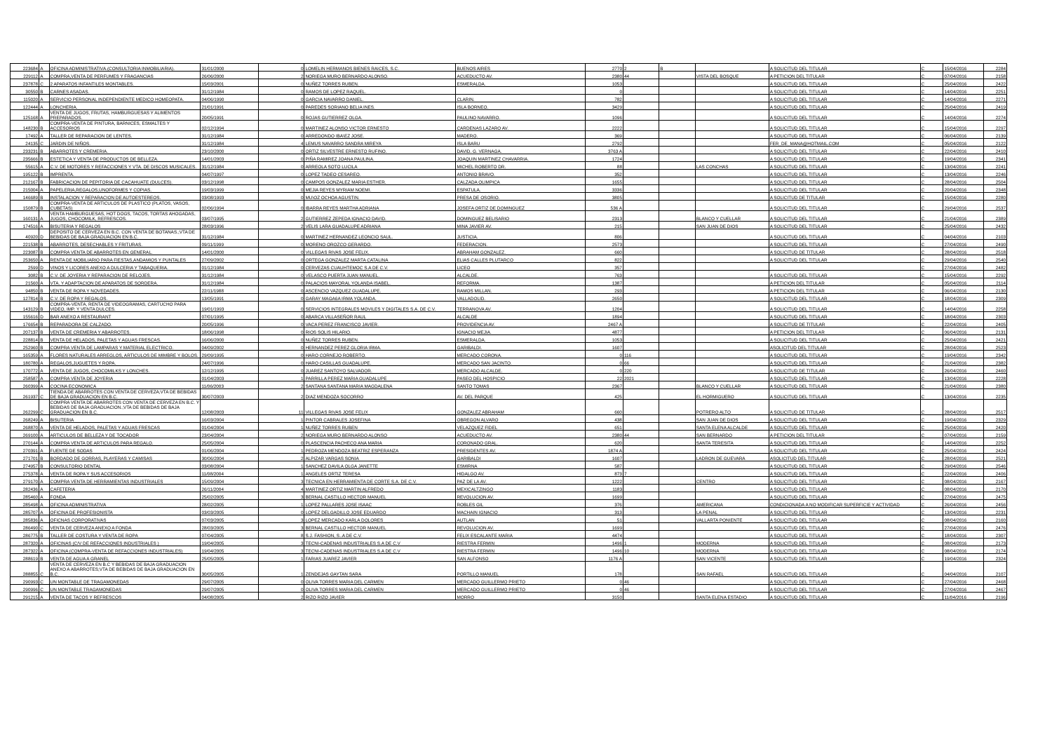| 223684 | A | OFICINA ADMINISTRATIVA.(CONSULTORIA INMOBILIARIA). | 31/01/2000 | 0 | LOMELIN HERMANOS BIENES RAICES, S.C. | BUENOS AIRES | 2770 | 2 | B | | A SOLICITUD DEL TITULAR | C | 15/04/2016 | 2284 |
| 229112 | A | COMPRA,VENTA DE PERFUMES Y FRAGANCIAS | 26/06/2000 | 2 | NORIEGA MURO BERNARDO ALONSO. | ACUEDUCTO AV. | 2380 | 44 | | VISTA DEL BOSQUE | A PETICION DEL TITULAR | C | 07/04/2016 | 2158 |
| 237878 | C | 2 APARATOS INFANTILES MONTABLES. | 15/03/2001 | 0 | NUÑEZ TORRES RUBEN. | ESMERALDA. | 1053 | | | | A SOLICITUD DEL TITULAR | C | 25/04/2016 | 2422 |
| 30550 | B | CARNES ASADAS. | 31/12/1984 | 0 | RAMOS DE LOPEZ RAQUEL. | | 0 | | | | A SOLICITUD DEL TITULAR | C | 14/04/2016 | 2251 |
| 115020 | A | SERVICIO PERSONAL INDEPENDIENTE MEDICO HOMEOPATA. | 04/06/1990 | 0 | GARCIA NAVARRO DANIEL. | CLARIN. | 782 | | | | A SOLICITUD DEL TITULAR | C | 14/04/2016 | 2271 |
| 122444 | A | LONCHERIA. | 21/01/1991 | 0 | PAREDES SORIANO BELIA INES. | ISLA BORNEO. | 3429 | | | | A SOLICITUD DEL TITULAR | C | 25/04/2016 | 2419 |
| 125168 | A | VENTA DE JUGOS, FRUTAS, HAMBURGUESAS Y ALIMENTOS PREPARADOS. | 20/05/1991 | 0 | ROJAS GUTIERREZ OLGA. | PAULINO NAVARRO. | 1096 | | | | A SOLICITUD DEL TITULAR | C | 14/04/2016 | 2274 |
| 148230 | B | COMPRA-VENTA DE PINTURA, BARNICES, ESMALTES Y ACCESORIOS | 02/12/1994 | 0 | MARTINEZ ALONSO VICTOR ERNESTO | CARDENAS LAZARO AV. | 2222 | | | | A SOLICITUD DEL TITULAR | C | 15/04/2016 | 2297 |
| 17492 | A | TALLER DE REPARACION DE LENTES. | 31/12/1984 | 0 | ARREDONDO IBA\EZ JOSE. | MADERO. | 369 | | | | A SOLICITUD DEL TITULAR | C | 06/04/2016 | 2139 |
| 24135 | C | JARDIN DE NIÑOS. | 31/12/1984 | 4 | LEMUS NAVARRO SANDRA MIREYA | ISLA BARU | 2792 | | | | FER_DE_MANA@HOTMAIL.COM | C | 05/04/2016 | 2122 |
| 233231 | B | ABARROTES Y CREMERIA. | 23/10/2000 | 0 | ORTIZ SILVESTRE ERNESTO RUFINO. | DAVID. G. VERNAGA. | 3763 A | | | | A SOLICITUD DEL TITULAR | C | 22/04/2016 | 2410 |
| 235666 | B | ESTETICA Y VENTA DE PRODUCTOS DE BELLEZA. | 14/01/2003 | 0 | PIÑA RAMIREZ JOANA PAULINA. | JOAQUIN MARTINEZ CHAVARRIA. | 1724 | | | | A SOLICITUD DEL TITULAR | C | 19/04/2016 | 2341 |
| 55615 | A | C.V. DE MOTORES Y REFACCIONES Y VTA. DE DISCOS MUSICALES. | 31/12/1984 | 0 | ARREOLA SOTO LUCILA | MICHEL ROBERTO DR. | 88 | | | LAS CONCHAS | A SOLICITUD DEL TITULAR | C | 13/04/2016 | 2241 |
| 195122 | B | IMPRENTA. | 04/07/1997 | 0 | LOPEZ TADEO CESAREO. | ANTONIO BRAVO. | 352 | | | | A SOLICITUD DEL TITULAR | C | 13/04/2016 | 2246 |
| 212167 | B | FABRICACION DE PEPITORIA DE CACAHUATE (DULCES). | 03/12/1998 | 0 | CAMPOS GONZALEZ MARIA ESTHER. | CALZADA OLIMPICA | 1655 | | | | A SOLICITUD DEL TITULAR | C | 28/04/2016 | 2504 |
| 215004 | A | PAPELERIA,REGALOS,UNOFORMES Y COPIAS. | 19/03/1999 | 0 | MEJIA REYES MYRIAM NOEMI. | ESPATULA. | 3336 | | | | A SOLICITUD DEL TITULAR | C | 20/04/2016 | 2348 |
| 146689 | B | INSTALACION Y REPARACION DE AUTOESTEREOS. | 03/08/1993 | 0 | MU\OZ OCHOA AGUSTIN. | PRESA DE OSORIO. | 3805 | | | | A SOLICITUD DE TITULAR | C | 15/04/2016 | 2280 |
| 150879 | B | COMPRA-VENTA DE ARTICULOS DE PLASTICO (PLATOS, VASOS, CUBETAS) | 02/06/1994 | 0 | IBARRA REYES MARTHA ADRIANA | JOSEFA ORTIZ DE DOMINGUEZ | 536 A | | | | A SOLICITUD DEL TITULAR | C | 29/04/2016 | 2537 |
| 160131 | A | VENTA HAMBURGUESAS, HOT DOGS, TACOS, TORTAS AHOGADAS, JUGOS, CHOCOMILK, REFRESCOS. | 03/07/1995 | 2 | GUTIERREZ ZEPEDA IGNACIO DAVID. | DOMINGUEZ BELISARIO | 2313 | | | BLANCO Y CUELLAR | A SOLICITUD DEL TITULAR | C | 21/04/2016 | 2389 |
| 174516 | A | BISUTERIA Y REGALOS | 28/03/1996 | 2 | VELIS LARA GUADALUPE ADRIANA | MINA JAVIER AV. | 215 | | | SAN JUAN DE DIOS | A SOLICITUD DEL TITULAR | C | 25/04/2016 | 2432 |
| 40920 | D | DEPOSITO DE CERVEZA EN B.C. CON VENTA DE BOTANAS.;VTA DE BEBIDAS DE BAJA GRADUACION EN B.C. | 31/12/1984 | 0 | MARTINEZ HERNANDEZ LEONCIO SAUL. | JUSTICIA. | 806 | | | | A SOLICITUD DEL TITULAR | C | 04/04/2016 | 2103 |
| 221538 | B | ABARROTES, DESECHABLES Y FRITURAS. | 09/11/1999 | 0 | MORENO OROZCO GERARDO. | FEDERACION. | 2573 | | | | A SOLICITUD DEL TITULAR | C | 27/04/2016 | 2490 |
| 223087 | B | COMPRA VENTA DE ABARROTES EN GENERAL. | 14/01/2000 | 0 | VILLEGAS RIVAS JOSE FELIX. | ABRAHAM GONZALEZ. | 660 | | | | A SOLICITUD DE TITULAR | C | 28/04/2016 | 2518 |
| 253650 | A | RENTA DE MOBILIARIO PARA FIESTAS,ANDAMIOS Y PUNTALES | 27/09/2002 | 0 | ORTEGA GONZALEZ MARTA CATALINA | ELIAS CALLES PLUTARCO | 822 | | | | A SOLICITUD DEL TITULAR | C | 29/04/2016 | 2540 |
| 2599 | D | VINOS Y LICORES ANEXO A DULCERIA Y TABAQUERIA. | 01/12/1984 | 0 | CERVEZAS CUAUHTEMOC S.A DE C.V. | LICEO | 357 | | | | | C | 27/04/2016 | 2482 |
| 3082 | B | C.V. DE JOYERIA Y REPARACION DE RELOJES. | 31/12/1984 | 0 | VELASCO PUERTA JUAN MANUEL. | ALCALDE. | 763 | | | | A SOLICITUD DEL TITULAR | C | 15/04/2016 | 2292 |
| 21560 | A | VTA. Y ADAPTACION DE APARATOS DE SORDERA. | 31/12/1984 | 0 | PALACIOS MAYORAL YOLANDA ISABEL. | REFORMA. | 1387 | | | | A PETICION DEL TITULAR | C | 05/04/2016 | 2114 |
| 94850 | B | VENTA DE ROPA Y NOVEDADES. | 22/11/1988 | 0 | ASCENCIO VAZQUEZ GUADALUPE. | RAMOS MILLAN. | 293 | | | | A PETICION DEL TITULAR | C | 06/04/2016 | 2130 |
| 127814 | B | C.V. DE ROPA Y REGALOS. | 13/05/1991 | 0 | GARAY MAGA6A IRMA YOLANDA. | VALLADOLID. | 2650 | | | | A SOLICITUD DEL TITULAR | C | 18/04/2016 | 2309 |
| 143129 | B | COMPRA-VENTA, RENTA DE VIDEOGRAMAS, CARTUCHO PARA VIDEO, IMP. Y VENTA DULCES. | 19/01/1993 | 0 | SERVICIOS INTEGRALES MOVILES Y DIGITALES S.A. DE C.V. | TERRANOVA AV. | 1204 | | | | A SOLICITUD DEL TITULAR | C | 14/04/2016 | 2258 |
| 155616 | D | BAR ANEXO A RESTAURANT | 07/01/1995 | 0 | ABARCA VILLASEÑOR RAUL | ALCALDE | 1894 | | | | A SOLICITUD DEL TITULAR | C | 18/04/2016 | 2303 |
| 176654 | B | REPARADORA DE CALZADO. | 20/05/1996 | 0 | VACA PEREZ FRANCISCO JAVIER. | PROVIDENCIA AV. | 2467 A | | | | A SOLICITUD DE TITULAR | C | 22/04/2016 | 2405 |
| 207137 | B | VENTA DE CREMERIA Y ABARROTES. | 18/06/1998 | 0 | RIOS SOLIS HILARIO. | IGNACIO MEJIA. | 4877 | | | | A PETICION DEL TITULAR | C | 06/04/2016 | 2131 |
| 228814 | B | VENTA DE HELADOS, PALETAS Y AGUAS FRESCAS. | 16/06/2000 | 0 | NUÑEZ TORRES RUBEN. | ESMERALDA. | 1053 | | | | A SOLICITUD DEL TITULAR | C | 25/04/2016 | 2421 |
| 252960 | B | COMPRA VENTA DE LAMPARAS Y MATERIAL ELECTRICO. | 04/09/2002 | 0 | HERNANDEZ PEREZ GLORIA IRMA. | GARIBALDI. | 1607 | | | | ASOLICITUD DEL TITULAR | C | 28/04/2016 | 2523 |
| 165359 | A | FLORES NATURALES ARREGLOS, ARTICULOS DE MIMBRE Y BOLOS. | 29/09/1995 | 0 | HARO CORNEJO ROBERTO. | MERCADO CORONA. | 0 | 116 | | | A SOLICITUD DEL TITULAR | C | 19/04/2016 | 2342 |
| 180780 | A | REGALOS,JUGUETES Y ROPA. | 24/07/1996 | 0 | HARO CASILLAS GUADALUPE. | MERCADO SAN JACINTO. | 0 | 66 | | | A SOLICITUD DEL TITULAR | C | 21/04/2016 | 2382 |
| 170772 | A | VENTA DE JUGOS, CHOCOMILKS Y LONCHES. | 12/12/1995 | 0 | JUAREZ SANTOYO SALVADOR. | MERCADO ALCALDE. | 0 | 220 | | | A SOLICITUD DE TITULAR | C | 26/04/2016 | 2460 |
| 258587 | A | COMPRA VENTA DE JOYERIA | 01/04/2003 | 1 | PARRILLA PEREZ MARIA GUADALUPE | PASEO DEL HOSPICIO | 22 | 2021 | | | A SOLICITUD DEL TITULAR | C | 13/04/2016 | 2228 |
| 260399 | A | COCINA ECONOMICA | 11/06/2003 | 2 | SANTANA SANTANA MARIA MAGDALENA | SANTO TOMAS | 2367 | | | BLANCO Y CUELLAR | A SOLICITUD DEL TITULAR | C | 21/04/2016 | 2380 |
| 261937 | C | TIENDA DE ABARROTES CON VENTA DE CERVEZA;VTA DE BEBIDAS DE BAJA GRADUACION EN B.C. | 30/07/2003 | 2 | DIAZ MENDOZA SOCORRO | AV. DEL PARQUE | 425 | | | EL HORMIGUERO | A SOLICITUD DEL TITULAR | C | 13/04/2016 | 2235 |
| 262299 | C | COMPRA VENTA DE ABARROTES CON VENTA DE CERVEZA EN B.C. Y BEBIDAS DE BAJA GRADUACION.;VTA DE BEBIDAS DE BAJA GRADUACION EN B.C. | 12/08/2003 | 11 | VILLEGAS RIVAS JOSE FELIX | GONZALEZ ABRAHAM | 660 | | | POTRERO ALTO | A SOLICITUD DE TITULAR | C | 28/04/2016 | 2517 |
| 268249 | A | BISUTERIA | 16/03/2004 | 1 | PINTOR CABRALES JOSEFINA | OBREGON ALVARO | 438 | | | SAN JUAN DE DIOS | A SOLICITUD DEL TITULAR | C | 19/04/2016 | 2329 |
| 268870 | A | VENTA DE HELADOS, PALETAS Y AGUAS FRESCAS | 01/04/2004 | 1 | NUÑEZ TORRES RUBEN | VELAZQUEZ FIDEL | 651 | | | SANTA ELENA ALCALDE | A SOLICITUD DEL TITULAR | C | 25/04/2016 | 2420 |
| 269100 | A | ARTICULOS DE BELLEZA Y DE TOCADOR | 23/04/2004 | 2 | NORIEGA MURO BERNARDO ALONSO | ACUEDUCTO AV. | 2380 | 44 | | SAN BERNARDO | A PETICION DEL TITULAR | C | 07/04/2016 | 2159 |
| 270144 | A | COMPRA VENTA DE ARTICULOS PARA REGALO. | 25/05/2004 | 0 | PLASCENCIA PACHECO ANA MARIA | CORONADO GRAL. | 620 | | | SANTA TERESITA | A SOLICITUD DEL TITULAR | C | 14/04/2016 | 2252 |
| 270391 | A | FUENTE DE SODAS | 01/06/2004 | 1 | PEDROZA MENDOZA BEATRIZ ESPERANZA | PRESIDENTES AV. | 1874 A | | | | A SOLICITUD DEL TITULAR | C | 25/04/2016 | 2424 |
| 271701 | B | BORDADO DE GORRAS, PLAYERAS Y CAMISAS | 30/06/2004 | 2 | ALPIZAR VARGAS SONIA | GARIBALDI | 1607 | | | LADRON DE GUEVARA | ASOLICITUD DEL TITULAR | C | 28/04/2016 | 2521 |
| 274957 | B | CONSULTORIO DENTAL | 03/08/2004 | 1 | SANCHEZ DAVILA OLGA JANETTE | ESMIRNA | 587 | | | | A SOLICITUD DEL TITULAR | C | 29/04/2016 | 2546 |
| 275378 | A | VENTA DE ROPA Y SUS ACCESORIOS | 11/08/2004 | 1 | ANGELES ORTIZ TERESA | HIDALGO AV. | 873 | 7 | | | A SOLICITUD DEL TITULAR | C | 22/04/2016 | 2406 |
| 279170 | A | COMPRA VENTA DE HERRAMIENTAS INDUSTRIALES | 15/09/2004 | 3 | TECNICA EN HERRAMIENTA DE CORTE S.A. DE C.V. | PAZ DE LA AV. | 1222 | | | CENTRO | A SOLICITUD DEL TITULAR | C | 08/04/2016 | 2167 |
| 282436 | A | CAFETERIA | 26/11/2004 | 4 | MARTINEZ ORTIZ MARTIN ALFREDO | MEXICALTZINGO | 1183 | | | | A SOLICITUD DEL TITULAR | C | 08/04/2016 | 2170 |
| 285460 | A | FONDA | 25/02/2005 | 3 | BERNAL CASTILLO HECTOR MANUEL | REVOLUCION AV. | 1699 | | | | A SOLICITUD DEL TITULAR | C | 27/04/2016 | 2475 |
| 285498 | A | OFICINA ADMINISTRATIVA | 28/02/2005 | 1 | LOPEZ PALLARES JOSE ISAAC | ROBLES GIL | 376 | | | AMERICANA | CONDICIONADA A NO MODIFICAR SUPERFICIE Y ACTIVIDAD | C | 26/04/2016 | 2456 |
| 285707 | A | OFICINA DE PROFESIONISTA | 03/03/2005 | 0 | LOPEZ DELGADILLO JOSE EDUARDO | MACHAIN IGNACIO | 313 | | | LA PENAL | A SOLICITUD DEL TITULAR | C | 13/04/2016 | 2231 |
| 285836 | A | OFICNAS CORPORATIVAS | 07/03/2005 | 3 | LOPEZ MERCADO KARLA DOLORES | AUTLAN | 51 | | | VALLARTA PONIENTE | A SOLICITUD DEL TITULAR | C | 08/04/2016 | 2160 |
| 286490 | C | VENTA DE CERVEZA ANEXO A FONDA | 28/03/2005 | 3 | BERNAL CASTILLO HECTOR MANUEL | REVOLUCION AV. | 1699 | | | | A SOLICITUD DEL TITULAR | C | 27/04/2016 | 2476 |
| 286775 | B | TALLER DE COSTURA Y VENTA DE ROPA | 07/04/2005 | 8 | S.J. FASHION, S..A DE C.V. | FELIX ESCALANTE MARIA | 4474 | | | | A SOLICITUD DEL TITULAR | C | 18/04/2016 | 2307 |
| 287320 | A | OFICINAS (C/V DE REFACCIONES INDUSTRIALES ) | 19/04/2005 | 3 | TECNI-CADENAS INDUSTRIALES S.A DE C.V | RIESTRA FERMIN | 1496 | 1 | | MODERNA | A SOLICITUD DEL TITULAR | C | 08/04/2016 | 2173 |
| 287322 | A | OFICINA (COMPRA-VENTA DE REFACCIONES INDUSTRIALES) | 19/04/2005 | 3 | TECNI-CADENAS INDUSTRIALES S.A DE C.V | RIESTRA FERMIN | 1496 | 10 | | MODERNA | A SOLICITUD DEL TITULAR | C | 08/04/2016 | 2174 |
| 288619 | B | VENTA DE AGUA A GRANEL | 25/05/2005 | 1 | FARIAS JUAREZ JAVIER | SAN ALFONSO | 1176 A | | | SAN VICENTE | A SOLICITUD DEL TITULAR | C | 19/04/2016 | 2324 |
| 288855 | C | VENTA DE CERVEZA EN B.C Y BEBIDAS DE BAJA GRADUACION ANEXO A ABARROTES;VTA DE BEBIDAS DE BAJA GRADUACION EN B.C. | 30/05/2005 | 1 | ZENDEJAS GAYTAN SARA | PORTILLO MANUEL | 178 | | | SAN RAFAEL | A SOLICITUD DEL TITULAR | C | 04/04/2016 | 2107 |
| 290993 | C | UN MONTABLE DE TRAGAMONEDAS | 29/07/2005 | 0 | OLIVA TORRES MARIA DEL CARMEN | MERCADO GUILLERMO PRIETO | 0 | 46 | | | A SOLICITUD DEL TITULAR | C | 27/04/2016 | 2468 |
| 290996 | C | UN MONTABLE TRAGAMONEDAS | 29/07/2005 | 0 | OLIVA TORRES MARIA DEL CARMEN | MERCADO GUILLERMO PRIETO | 0 | 46 | | | A SOLICITUD DEL TITULAR | C | 27/04/2016 | 2467 |
| 291215 | A | VENTA DE TACOS Y REFRESCOS | 04/08/2005 | 2 | RIZO RIZO JAVIER | MORRO | 3150 | | | SANTA ELENA ESTADIO | A SOLICITUD DEL TITULAR | C | 11/04/2016 | 2196 |